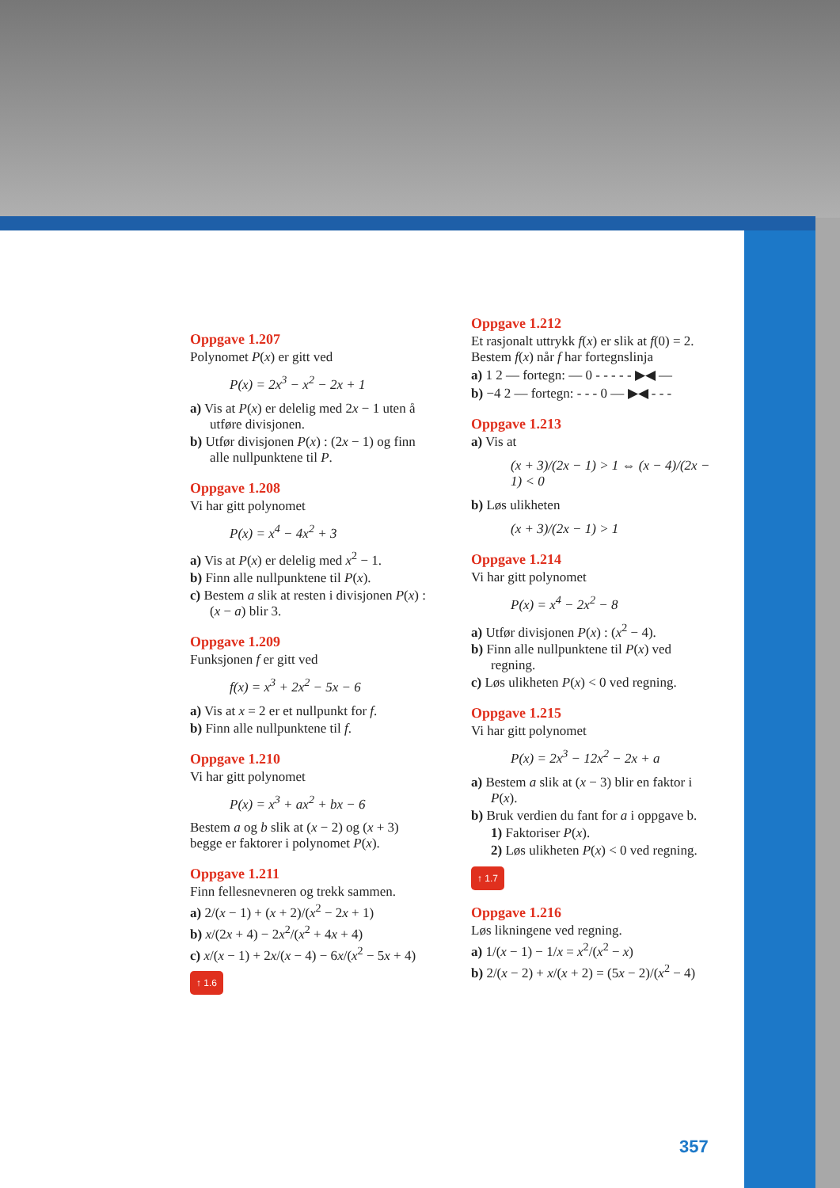Oppgave 1.207
Polynomet P(x) er gitt ved
P(x) = 2x<sup>3</sup> − x<sup>2</sup> − 2x + 1
a) Vis at P(x) er delelig med 2x − 1 uten å utføre divisjonen.
b) Utfør divisjonen P(x) : (2x − 1) og finn alle nullpunktene til P.
Oppgave 1.208
Vi har gitt polynomet
P(x) = x<sup>4</sup> − 4x<sup>2</sup> + 3
a) Vis at P(x) er delelig med x<sup>2</sup> − 1.
b) Finn alle nullpunktene til P(x).
c) Bestem a slik at resten i divisjonen P(x) : (x − a) blir 3.
Oppgave 1.209
Funksjonen f er gitt ved
f(x) = x<sup>3</sup> + 2x<sup>2</sup> − 5x − 6
a) Vis at x = 2 er et nullpunkt for f.
b) Finn alle nullpunktene til f.
Oppgave 1.210
Vi har gitt polynomet
P(x) = x<sup>3</sup> + ax<sup>2</sup> + bx − 6
Bestem a og b slik at (x − 2) og (x + 3) begge er faktorer i polynomet P(x).
Oppgave 1.211
Finn fellesnevneren og trekk sammen.
a) 2/(x − 1) + (x + 2)/(x<sup>2</sup> − 2x + 1)
b) x/(2x + 4) − 2x<sup>2</sup>/(x<sup>2</sup> + 4x + 4)
c) x/(x − 1) + 2x/(x − 4) − 6x/(x<sup>2</sup> − 5x + 4)
↑ 1.6
Oppgave 1.212
Et rasjonalt uttrykk f(x) er slik at f(0) = 2. Bestem f(x) når f har fortegnslinja
a) 1 2 — fortegn: — 0 - - - - - ▶◀ —
b) −4 2 — fortegn: - - - 0 — ▶◀ - - -
Oppgave 1.213
a) Vis at
(x + 3)/(2x − 1) > 1 ⇔ (x − 4)/(2x − 1) < 0
b) Løs ulikheten
(x + 3)/(2x − 1) > 1
Oppgave 1.214
Vi har gitt polynomet
P(x) = x<sup>4</sup> − 2x<sup>2</sup> − 8
a) Utfør divisjonen P(x) : (x<sup>2</sup> − 4).
b) Finn alle nullpunktene til P(x) ved regning.
c) Løs ulikheten P(x) < 0 ved regning.
Oppgave 1.215
Vi har gitt polynomet
P(x) = 2x<sup>3</sup> − 12x<sup>2</sup> − 2x + a
a) Bestem a slik at (x − 3) blir en faktor i P(x).
b) Bruk verdien du fant for a i oppgave b.
1) Faktoriser P(x).
2) Løs ulikheten P(x) < 0 ved regning.
↑ 1.7
Oppgave 1.216
Løs likningene ved regning.
a) 1/(x − 1) − 1/x = x<sup>2</sup>/(x<sup>2</sup> − x)
b) 2/(x − 2) + x/(x + 2) = (5x − 2)/(x<sup>2</sup> − 4)
357